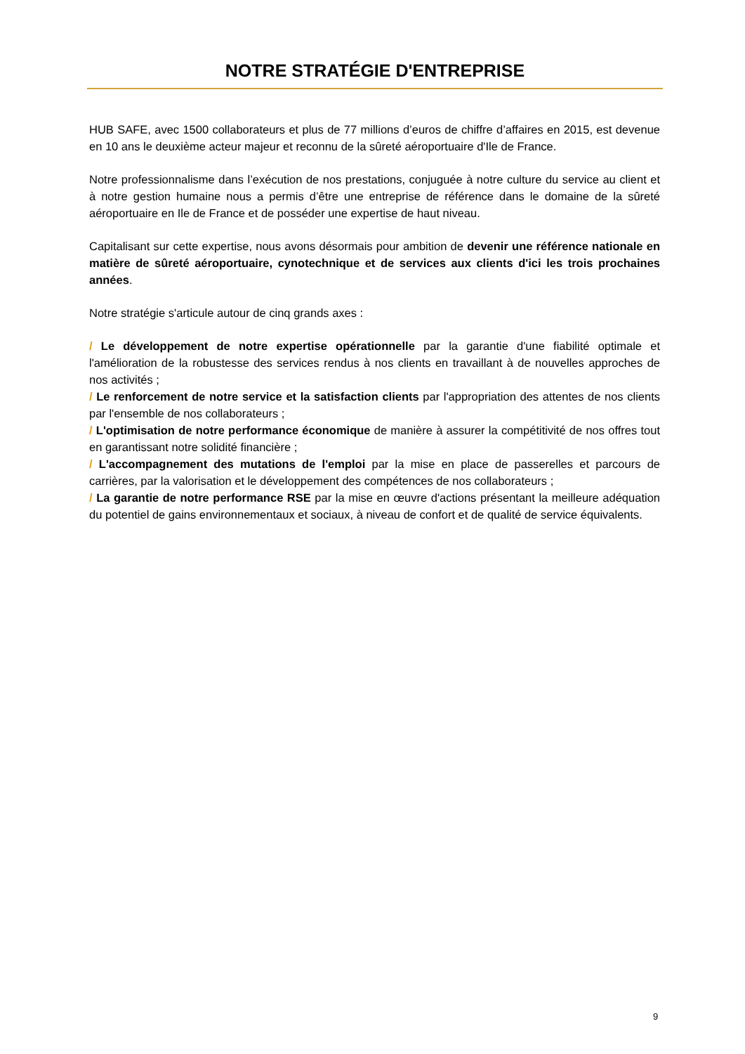NOTRE STRATÉGIE D'ENTREPRISE
HUB SAFE, avec 1500 collaborateurs et plus de 77 millions d’euros de chiffre d’affaires en 2015, est devenue en 10 ans le deuxième acteur majeur et reconnu de la sûreté aéroportuaire d'Ile de France.
Notre professionnalisme dans l’exécution de nos prestations, conjuguée à notre culture du service au client et à notre gestion humaine nous a permis d’être une entreprise de référence dans le domaine de la sûreté aéroportuaire en Ile de France et de posséder une expertise de haut niveau.
Capitalisant sur cette expertise, nous avons désormais pour ambition de devenir une référence nationale en matière de sûreté aéroportuaire, cynotechnique et de services aux clients d'ici les trois prochaines années.
Notre stratégie s'articule autour de cinq grands axes :
/ Le développement de notre expertise opérationnelle par la garantie d'une fiabilité optimale et l'amélioration de la robustesse des services rendus à nos clients en travaillant à de nouvelles approches de nos activités ;
/ Le renforcement de notre service et la satisfaction clients par l'appropriation des attentes de nos clients par l'ensemble de nos collaborateurs ;
/ L'optimisation de notre performance économique de manière à assurer la compétitivité de nos offres tout en garantissant notre solidité financière ;
/ L'accompagnement des mutations de l'emploi par la mise en place de passerelles et parcours de carrières, par la valorisation et le développement des compétences de nos collaborateurs ;
/ La garantie de notre performance RSE par la mise en œuvre d'actions présentant la meilleure adéquation du potentiel de gains environnementaux et sociaux, à niveau de confort et de qualité de service équivalents.
9